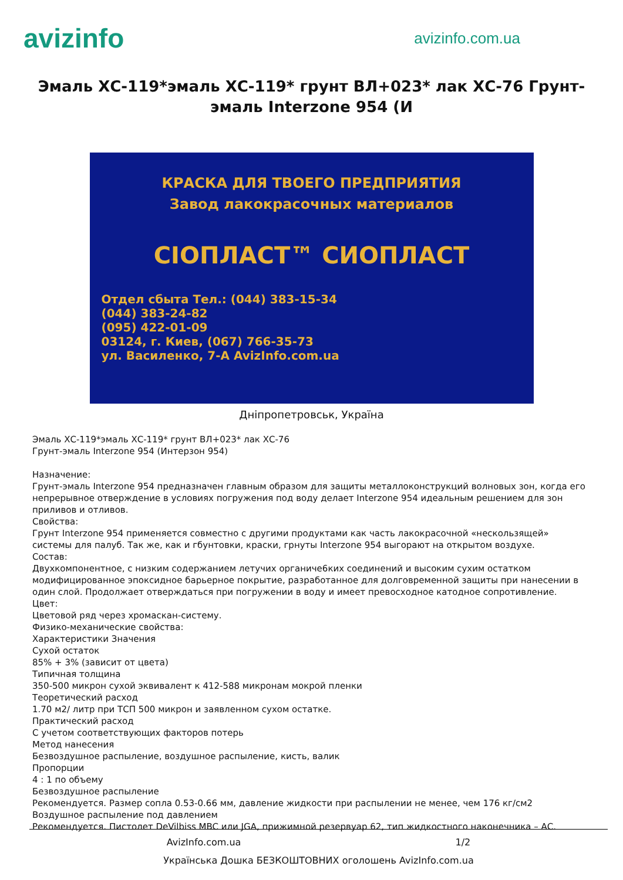avizinfo
avizinfo.com.ua
Эмаль ХС-119*эмаль ХС-119* грунт ВЛ+023* лак ХС-76 Грунт-эмаль Interzone 954 (И
КРАСКА ДЛЯ ТВОЕГО ПРЕДПРИЯТИЯ
Завод лакокрасочных материалов
СIОПЛАСТ™ СИОПЛАСТ
Отдел сбыта Тел.: (044) 383-15-34
(044) 383-24-82
(095) 422-01-09
03124, г. Киев, (067) 766-35-73
ул. Василенко, 7-А AvizInfo.com.ua
Дніпропетровськ, Україна
Эмаль ХС-119*эмаль ХС-119* грунт ВЛ+023* лак ХС-76
Грунт-эмаль Interzone 954 (Интерзон 954)
Назначение:
Грунт-эмаль Interzone 954 предназначен главным образом для защиты металлоконструкций волновых зон, когда его непрерывное отверждение в условиях погружения под воду делает Interzone 954 идеальным решением для зон приливов и отливов.
Свойства:
Грунт Interzone 954 применяется совместно с другими продуктами как часть лакокрасочной «нескользящей» системы для палуб. Так же, как и гбунтовки, краски, грнуты Interzone 954 выгорают на открытом воздухе.
Состав:
Двухкомпонентное, с низким содержанием летучих органиче6ких соединений и высоким сухим остатком модифицированное эпоксидное барьерное покрытие, разработанное для долговременной защиты при нанесении в один слой. Продолжает отверждаться при погружении в воду и имеет превосходное катодное сопротивление.
Цвет:
Цветовой ряд через хромаскан-систему.
Физико-механические свойства:
Характеристики Значения
Сухой остаток
85% + 3% (зависит от цвета)
Типичная толщина
350-500 микрон сухой эквивалент к 412-588 микронам мокрой пленки
Теоретический расход
1.70 м2/ литр при ТСП 500 микрон и заявленном сухом остатке.
Практический расход
С учетом соответствующих факторов потерь
Метод нанесения
Безвоздушное распыление, воздушное распыление, кисть, валик
Пропорции
4 : 1 по объему
Безвоздушное распыление
Рекомендуется. Размер сопла 0.53-0.66 мм, давление жидкости при распылении не менее, чем 176 кг/см2
Воздушное распыление под давлением
Рекомендуется. Пистолет DeVilbiss MBC или JGA, прижимной резервуар 62, тип жидкостного наконечника – АС.
AvizInfo.com.ua 1/2
Українська Дошка БЕЗКОШТОВНИХ оголошень AvizInfo.com.ua